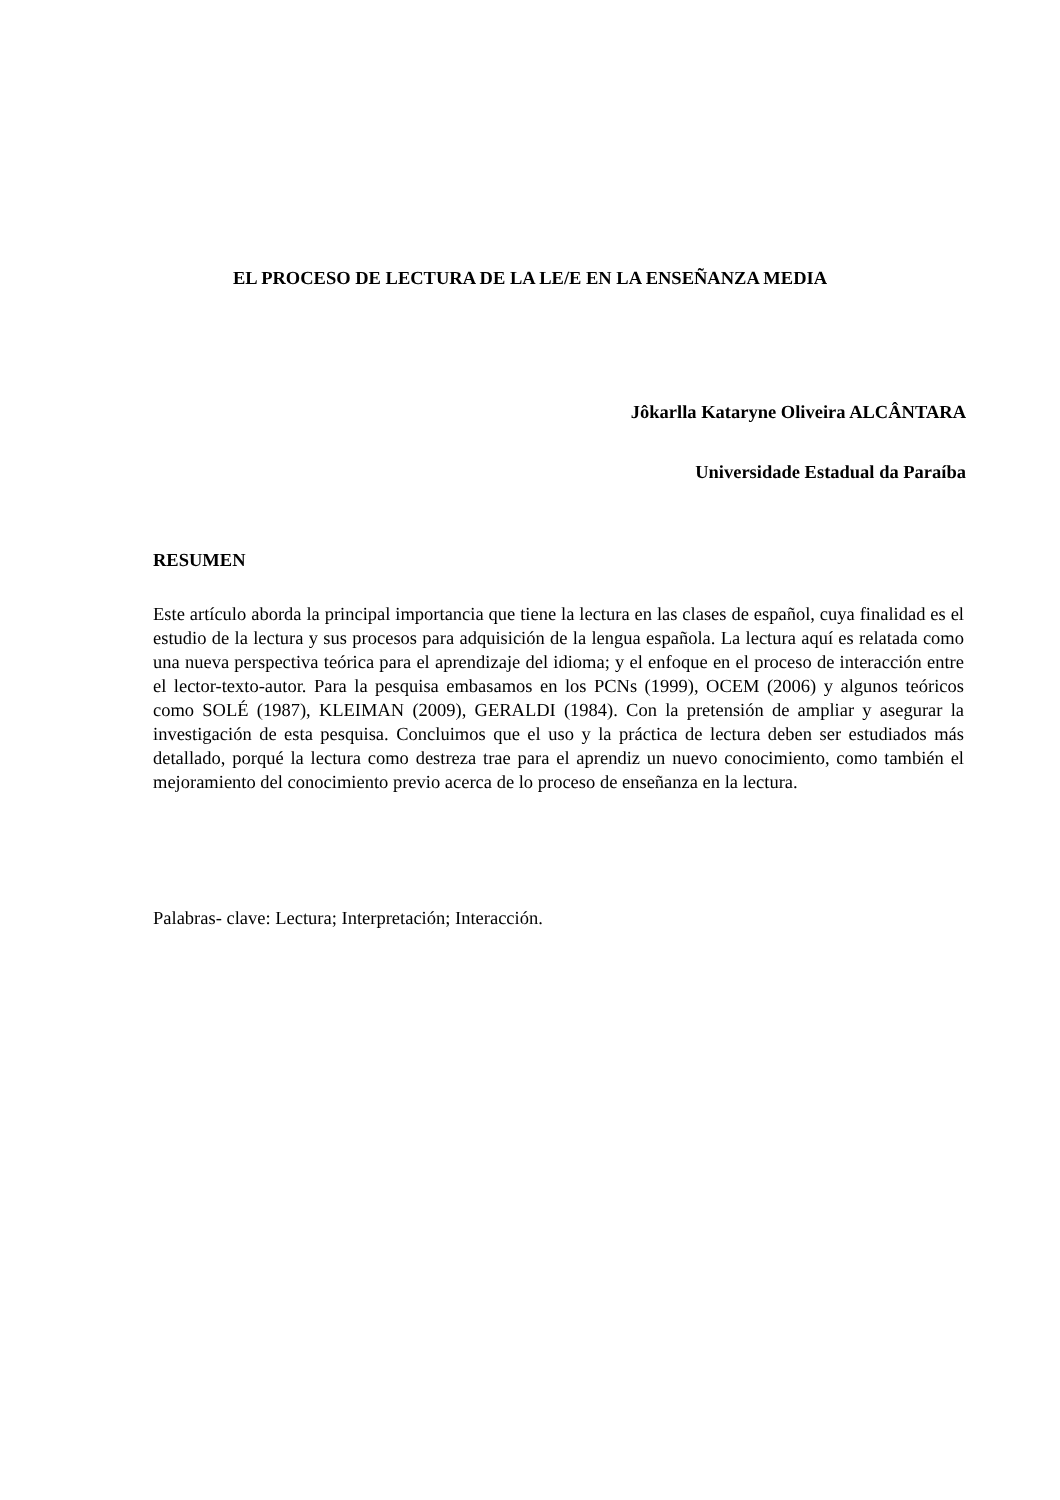EL PROCESO DE LECTURA DE LA LE/E EN LA ENSEÑANZA MEDIA
Jôkarlla Kataryne Oliveira ALCÂNTARA
Universidade Estadual da Paraíba
RESUMEN
Este artículo aborda la principal importancia que tiene la lectura en las clases de español, cuya finalidad es el estudio de la lectura y sus procesos para adquisición de la lengua española. La lectura aquí es relatada como una nueva perspectiva teórica para el aprendizaje del idioma; y el enfoque en el proceso de interacción entre el lector-texto-autor. Para la pesquisa embasamos en los PCNs (1999), OCEM (2006) y algunos teóricos como SOLÉ (1987), KLEIMAN (2009), GERALDI (1984). Con la pretensión de ampliar y asegurar la investigación de esta pesquisa. Concluimos que el uso y la práctica de lectura deben ser estudiados más detallado, porqué la lectura como destreza trae para el aprendiz un nuevo conocimiento, como también el mejoramiento del conocimiento previo acerca de lo proceso de enseñanza en la lectura.
Palabras- clave: Lectura; Interpretación; Interacción.